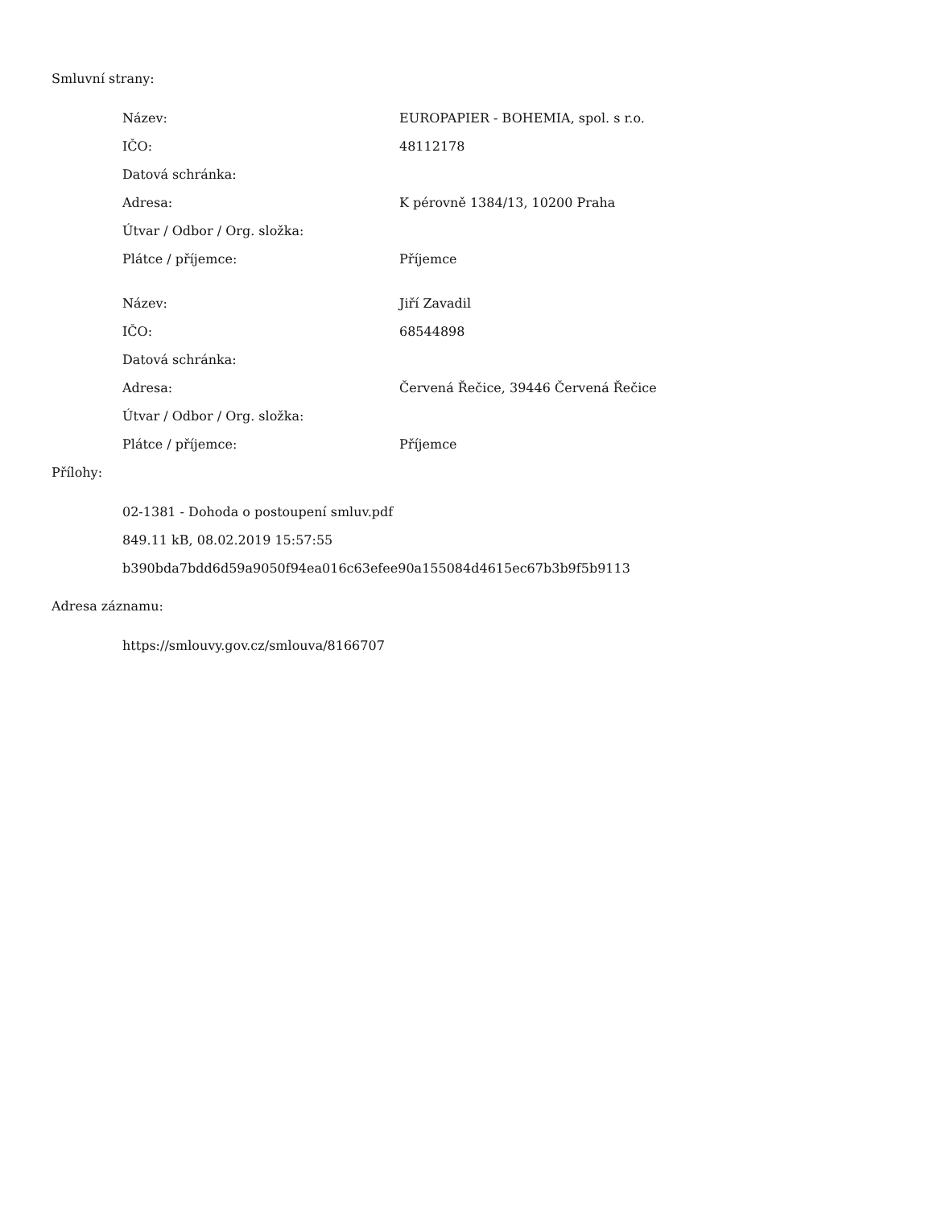Smluvní strany:
| Název: | EUROPAPIER - BOHEMIA, spol. s r.o. |
| IČO: | 48112178 |
| Datová schránka: | |
| Adresa: | K pérovně 1384/13, 10200 Praha |
| Útvar / Odbor / Org. složka: | |
| Plátce / příjemce: | Příjemce |
| Název: | Jiří Zavadil |
| IČO: | 68544898 |
| Datová schránka: | |
| Adresa: | Červená Řečice, 39446 Červená Řečice |
| Útvar / Odbor / Org. složka: | |
| Plátce / příjemce: | Příjemce |
Přílohy:
02-1381 - Dohoda o postoupení smluv.pdf
849.11 kB, 08.02.2019 15:57:55
b390bda7bdd6d59a9050f94ea016c63efee90a155084d4615ec67b3b9f5b9113
Adresa záznamu:
https://smlouvy.gov.cz/smlouva/8166707